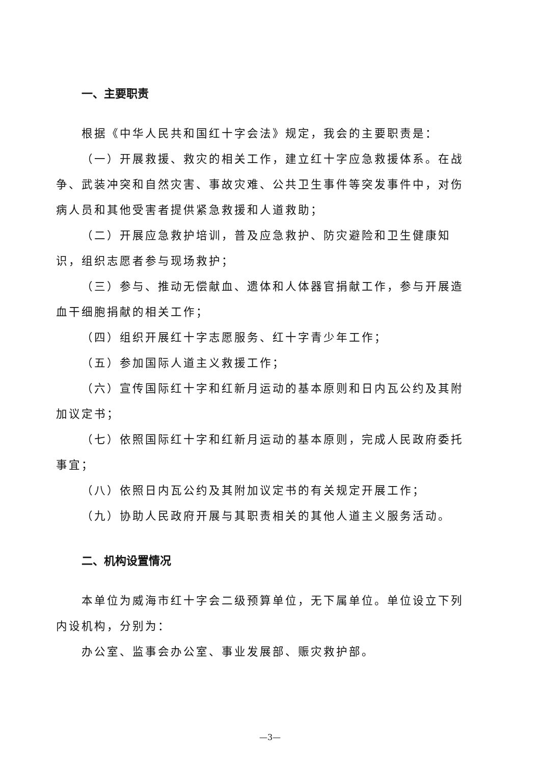一、主要职责
根据《中华人民共和国红十字会法》规定，我会的主要职责是：
（一）开展救援、救灾的相关工作，建立红十字应急救援体系。在战争、武装冲突和自然灾害、事故灾难、公共卫生事件等突发事件中，对伤病人员和其他受害者提供紧急救援和人道救助；
（二）开展应急救护培训，普及应急救护、防灾避险和卫生健康知识，组织志愿者参与现场救护；
（三）参与、推动无偿献血、遗体和人体器官捐献工作，参与开展造血干细胞捐献的相关工作；
（四）组织开展红十字志愿服务、红十字青少年工作；
（五）参加国际人道主义救援工作；
（六）宣传国际红十字和红新月运动的基本原则和日内瓦公约及其附加议定书；
（七）依照国际红十字和红新月运动的基本原则，完成人民政府委托事宜；
（八）依照日内瓦公约及其附加议定书的有关规定开展工作；
（九）协助人民政府开展与其职责相关的其他人道主义服务活动。
二、机构设置情况
本单位为威海市红十字会二级预算单位，无下属单位。单位设立下列内设机构，分别为：
办公室、监事会办公室、事业发展部、赈灾救护部。
—3—